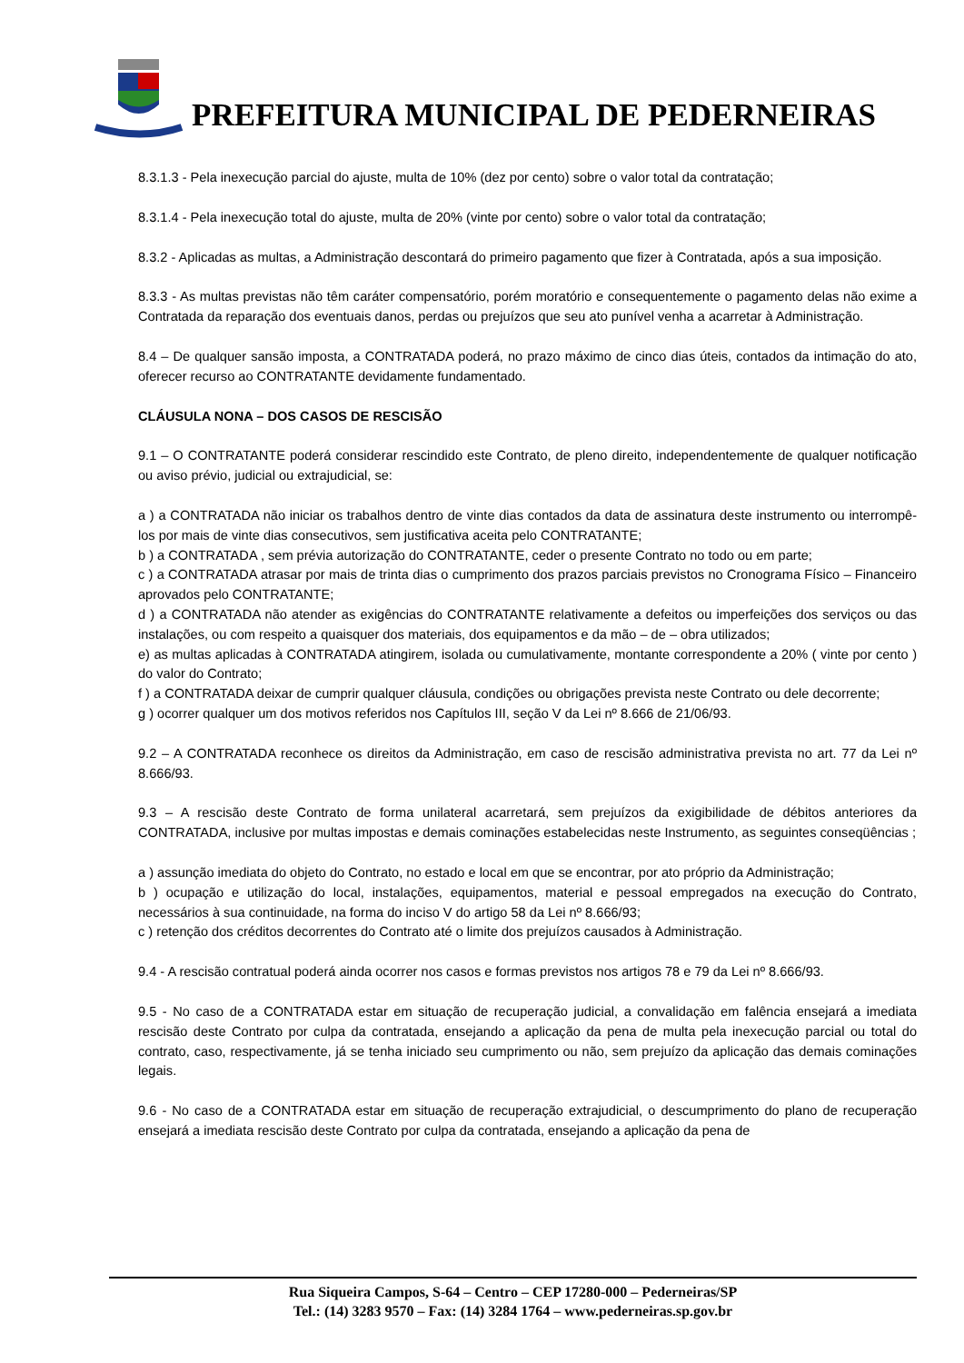PREFEITURA MUNICIPAL DE PEDERNEIRAS
8.3.1.3 - Pela inexecução parcial do ajuste, multa de 10% (dez por cento) sobre o valor total da contratação;
8.3.1.4 - Pela inexecução total do ajuste, multa de 20% (vinte por cento) sobre o valor total da contratação;
8.3.2 - Aplicadas as multas, a Administração descontará do primeiro pagamento que fizer à Contratada, após a sua imposição.
8.3.3 - As multas previstas não têm caráter compensatório, porém moratório e consequentemente o pagamento delas não exime a Contratada da reparação dos eventuais danos, perdas ou prejuízos que seu ato punível venha a acarretar à Administração.
8.4 – De qualquer sansão imposta, a CONTRATADA poderá, no prazo máximo de cinco dias úteis, contados da intimação do ato, oferecer recurso ao CONTRATANTE devidamente fundamentado.
CLÁUSULA NONA – DOS CASOS DE RESCISÃO
9.1 – O CONTRATANTE poderá considerar rescindido este Contrato, de pleno direito, independentemente de qualquer notificação ou aviso prévio, judicial ou extrajudicial, se:
a ) a CONTRATADA não iniciar os trabalhos dentro de vinte dias contados da data de assinatura deste instrumento ou interrompê-los por mais de vinte dias consecutivos, sem justificativa aceita pelo CONTRATANTE;
b ) a CONTRATADA , sem prévia autorização do CONTRATANTE, ceder o presente Contrato no todo ou em parte;
c ) a CONTRATADA atrasar por mais de trinta dias o cumprimento dos prazos parciais previstos no Cronograma Físico – Financeiro aprovados pelo CONTRATANTE;
d ) a CONTRATADA não atender as exigências do CONTRATANTE relativamente a defeitos ou imperfeições dos serviços ou das instalações, ou com respeito a quaisquer dos materiais, dos equipamentos e da mão – de – obra utilizados;
e) as multas aplicadas à CONTRATADA atingirem, isolada ou cumulativamente, montante correspondente a 20% ( vinte por cento ) do valor do Contrato;
f ) a CONTRATADA deixar de cumprir qualquer cláusula, condições ou obrigações prevista neste Contrato ou dele decorrente;
g ) ocorrer qualquer um dos motivos referidos nos Capítulos III, seção V da Lei nº 8.666 de 21/06/93.
9.2 – A CONTRATADA reconhece os direitos da Administração, em caso de rescisão administrativa prevista no art. 77 da Lei nº 8.666/93.
9.3 – A rescisão deste Contrato de forma unilateral acarretará, sem prejuízos da exigibilidade de débitos anteriores da CONTRATADA, inclusive por multas impostas e demais cominações estabelecidas neste Instrumento, as seguintes conseqüências ;
a ) assunção imediata do objeto do Contrato, no estado e local em que se encontrar, por ato próprio da Administração;
b ) ocupação e utilização do local, instalações, equipamentos, material e pessoal empregados na execução do Contrato, necessários à sua continuidade, na forma do inciso V do artigo 58 da Lei nº 8.666/93;
c ) retenção dos créditos decorrentes do Contrato até o limite dos prejuízos causados à Administração.
9.4 - A rescisão contratual poderá ainda ocorrer nos casos e formas previstos nos artigos 78 e 79 da Lei nº 8.666/93.
9.5 - No caso de a CONTRATADA estar em situação de recuperação judicial, a convalidação em falência ensejará a imediata rescisão deste Contrato por culpa da contratada, ensejando a aplicação da pena de multa pela inexecução parcial ou total do contrato, caso, respectivamente, já se tenha iniciado seu cumprimento ou não, sem prejuízo da aplicação das demais cominações legais.
9.6 - No caso de a CONTRATADA estar em situação de recuperação extrajudicial, o descumprimento do plano de recuperação ensejará a imediata rescisão deste Contrato por culpa da contratada, ensejando a aplicação da pena de
Rua Siqueira Campos, S-64 – Centro – CEP 17280-000 – Pederneiras/SP
Tel.: (14) 3283 9570 – Fax: (14) 3284 1764 – www.pederneiras.sp.gov.br